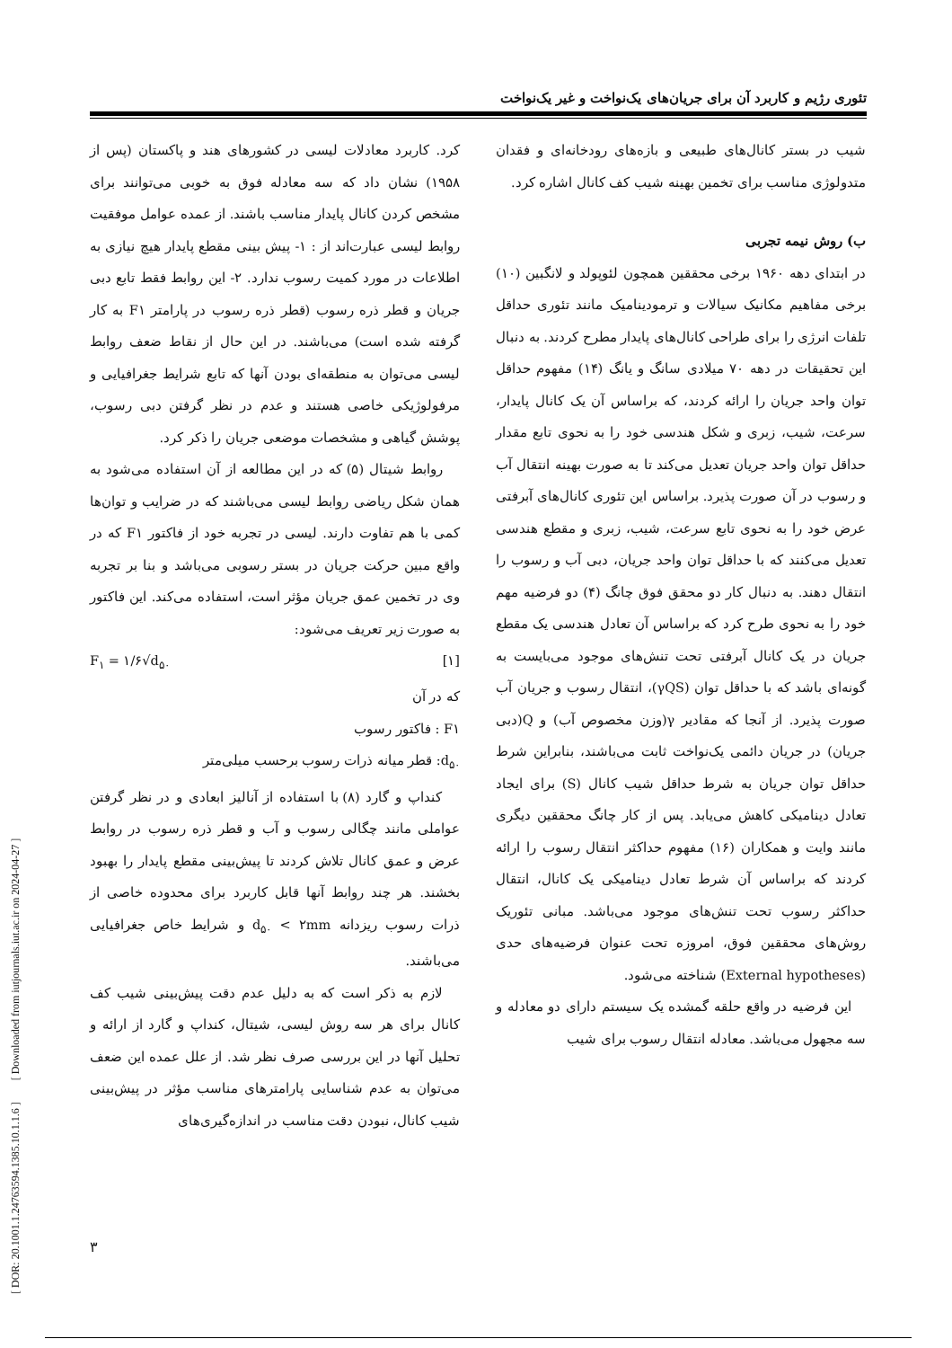تئوری رژیم و کاربرد آن برای جریان‌های یک‌نواخت و غیر یک‌نواخت
کرد. کاربرد معادلات لیسی در کشورهای هند و پاکستان (پس از ۱۹۵۸) نشان داد که سه معادله فوق به خوبی می‌توانند برای مشخص کردن کانال پایدار مناسب باشند. از عمده عوامل موفقیت روابط لیسی عبارت‌اند از : ۱- پیش بینی مقطع پایدار هیچ نیازی به اطلاعات در مورد کمیت رسوب ندارد. ۲- این روابط فقط تابع دبی جریان و قطر ذره رسوب (قطر ذره رسوب در پارامتر F۱ به کار گرفته شده است) می‌باشند. در این حال از نقاط ضعف روابط لیسی می‌توان به منطقه‌ای بودن آنها که تابع شرایط جغرافیایی و مرفولوژیکی خاصی هستند و عدم در نظر گرفتن دبی رسوب، پوشش گیاهی و مشخصات موضعی جریان را ذکر کرد.
روابط شیتال (۵) که در این مطالعه از آن استفاده می‌شود به همان شکل ریاضی روابط لیسی می‌باشند که در ضرایب و توان‌ها کمی با هم تفاوت دارند. لیسی در تجربه خود از فاکتور F۱ که در واقع مبین حرکت جریان در بستر رسوبی می‌باشد و بنا بر تجربه وی در تخمین عمق جریان مؤثر است، استفاده می‌کند. این فاکتور به صورت زیر تعریف می‌شود:
[۱] F<sub>۱</sub> = ۱/۶√d<sub>۵۰</sub>
که در آن
F۱ : فاکتور رسوب
d<sub>۵۰</sub>: قطر میانه ذرات رسوب برحسب میلی‌متر
کنداپ و گارد (۸) با استفاده از آنالیز ابعادی و در نظر گرفتن عواملی مانند چگالی رسوب و آب و قطر ذره رسوب در روابط عرض و عمق کانال تلاش کردند تا پیش‌بینی مقطع پایدار را بهبود بخشند. هر چند روابط آنها قابل کاربرد برای محدوده خاصی از ذرات رسوب ریزدانه d<sub>۵۰</sub> < ۲mm و شرایط خاص جغرافیایی می‌باشند.
لازم به ذکر است که به دلیل عدم دقت پیش‌بینی شیب کف کانال برای هر سه روش لیسی، شیتال، کنداپ و گارد از ارائه و تحلیل آنها در این بررسی صرف نظر شد. از علل عمده این ضعف می‌توان به عدم شناسایی پارامترهای مناسب مؤثر در پیش‌بینی شیب کانال، نبودن دقت مناسب در اندازه‌گیری‌های
شیب در بستر کانال‌های طبیعی و بازه‌های رودخانه‌ای و فقدان متدولوژی مناسب برای تخمین بهینه شیب کف کانال اشاره کرد.
ب) روش نیمه تجربی
در ابتدای دهه ۱۹۶۰ برخی محققین همچون لئوپولد و لانگبین (۱۰) برخی مفاهیم مکانیک سیالات و ترمودینامیک مانند تئوری حداقل تلفات انرژی را برای طراحی کانال‌های پایدار مطرح کردند. به دنبال این تحقیقات در دهه ۷۰ میلادی سانگ و یانگ (۱۴) مفهوم حداقل توان واحد جریان را ارائه کردند، که براساس آن یک کانال پایدار، سرعت، شیب، زبری و شکل هندسی خود را به نحوی تابع مقدار حداقل توان واحد جریان تعدیل می‌کند تا به صورت بهینه انتقال آب و رسوب در آن صورت پذیرد. براساس این تئوری کانال‌های آبرفتی عرض خود را به نحوی تابع سرعت، شیب، زبری و مقطع هندسی تعدیل می‌کنند که با حداقل توان واحد جریان، دبی آب و رسوب را انتقال دهند. به دنبال کار دو محقق فوق چانگ (۴) دو فرضیه مهم خود را به نحوی طرح کرد که براساس آن تعادل هندسی یک مقطع جریان در یک کانال آبرفتی تحت تنش‌های موجود می‌بایست به گونه‌ای باشد که با حداقل توان (γQS)، انتقال رسوب و جریان آب صورت پذیرد. از آنجا که مقادیر γ(وزن مخصوص آب) و Q(دبی جریان) در جریان دائمی یک‌نواخت ثابت می‌باشند، بنابراین شرط حداقل توان جریان به شرط حداقل شیب کانال (S) برای ایجاد تعادل دینامیکی کاهش می‌یابد. پس از کار چانگ محققین دیگری مانند وایت و همکاران (۱۶) مفهوم حداکثر انتقال رسوب را ارائه کردند که براساس آن شرط تعادل دینامیکی یک کانال، انتقال حداکثر رسوب تحت تنش‌های موجود می‌باشد. مبانی تئوریک روش‌های محققین فوق، امروزه تحت عنوان فرضیه‌های حدی (External hypotheses) شناخته می‌شود.
این فرضیه در واقع حلقه گمشده یک سیستم دارای دو معادله و سه مجهول می‌باشد. معادله انتقال رسوب برای شیب
۳
[ DOR: 20.1001.1.24763594.1385.10.1.1.6 ] [ Downloaded from iutjournals.iut.ac.ir on 2024-04-27 ]